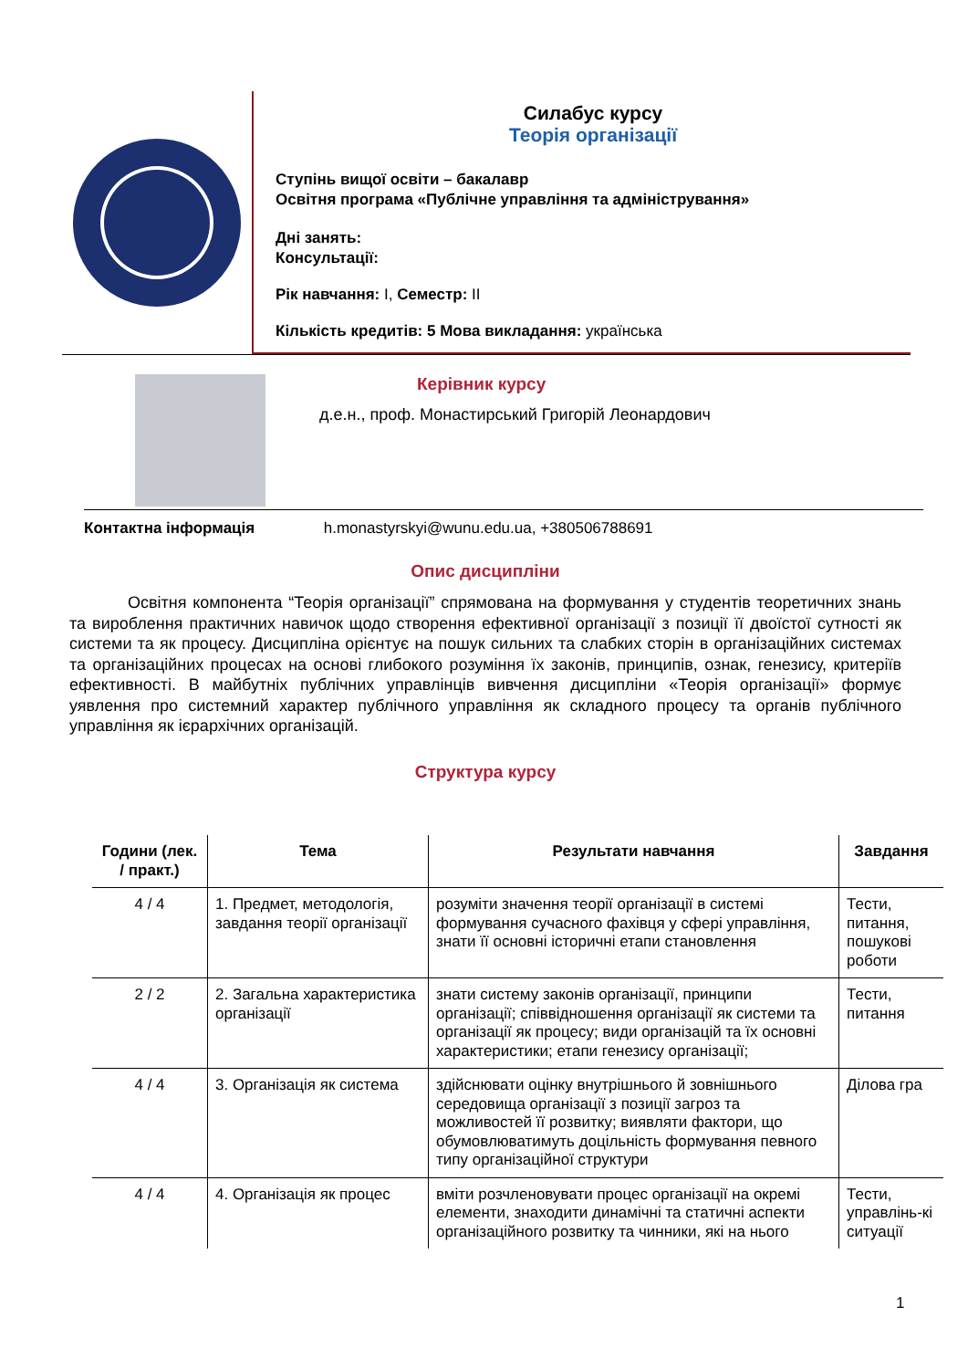Силабус курсу
Теорія організації
Ступінь вищої освіти – бакалавр
Освітня програма «Публічне управління та адміністрування»
Дні занять:
Консультації:
Рік навчання: І, Семестр: ІІ
Кількість кредитів: 5 Мова викладання: українська
Керівник курсу
д.е.н., проф. Монастирський Григорій Леонардович
Контактна інформація h.monastyrskyi@wunu.edu.ua, +380506788691
Опис дисципліни
Освітня компонента “Теорія організації” спрямована на формування у студентів теоретичних знань та вироблення практичних навичок щодо створення ефективної організації з позиції її двоїстої сутності як системи та як процесу. Дисципліна орієнтує на пошук сильних та слабких сторін в організаційних системах та організаційних процесах на основі глибокого розуміння їх законів, принципів, ознак, генезису, критеріїв ефективності. В майбутніх публічних управлінців вивчення дисципліни «Теорія організації» формує уявлення про системний характер публічного управління як складного процесу та органів публічного управління як ієрархічних організацій.
Структура курсу
| Години (лек. / практ.) | Тема | Результати навчання | Завдання |
| --- | --- | --- | --- |
| 4 / 4 | 1. Предмет, методологія, завдання теорії організації | розуміти значення теорії організації в системі формування сучасного фахівця у сфері управління, знати її основні історичні етапи становлення | Тести, питання, пошукові роботи |
| 2 / 2 | 2. Загальна характеристика організації | знати систему законів організації, принципи організації; співвідношення організації як системи та організації як процесу; види організацій та їх основні характеристики; етапи генезису організації; | Тести, питання |
| 4 / 4 | 3. Організація як система | здійснювати оцінку внутрішнього й зовнішнього середовища організації з позиції загроз та можливостей її розвитку; виявляти фактори, що обумовлюватимуть доцільність формування певного типу організаційної структури | Ділова гра |
| 4 / 4 | 4. Організація як процес | вміти розчленовувати процес організації на окремі елементи, знаходити динамічні та статичні аспекти організаційного розвитку та чинники, які на нього | Тести, управлінь-кі ситуації |
1